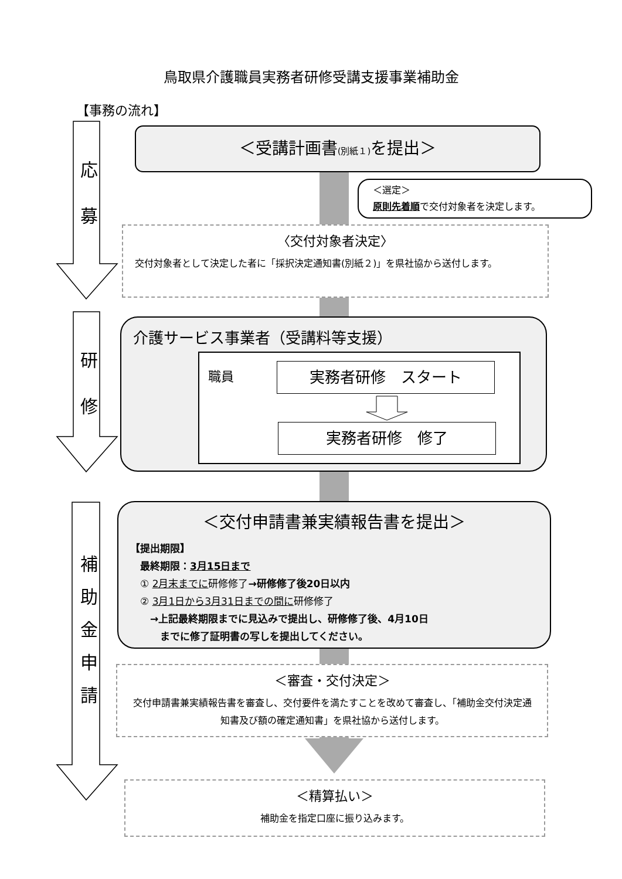鳥取県介護職員実務者研修受講支援事業補助金
【事務の流れ】
応
募
研
修
補
助
金
申
請
＜受講計画書(別紙１) を提出＞
＜選定＞
原則先着順で交付対象者を決定します。
〈交付対象者決定〉
交付対象者として決定した者に「採択決定通知書(別紙２)」を県社協から送付します。
介護サービス事業者（受講料等支援）
職員
実務者研修　スタート
実務者研修　修了
＜交付申請書兼実績報告書を提出＞
【提出期限】
　最終期限：3月15日まで
　① 2月末までに研修修了→研修修了後20日以内
　② 3月1日から3月31日までの間に研修修了
　　→上記最終期限までに見込みで提出し、研修修了後、4月10日
　　　までに修了証明書の写しを提出してください。
＜審査・交付決定＞
交付申請書兼実績報告書を審査し、交付要件を満たすことを改めて審査し、「補助金交付決定通知書及び額の確定通知書」を県社協から送付します。
＜精算払い＞
補助金を指定口座に振り込みます。